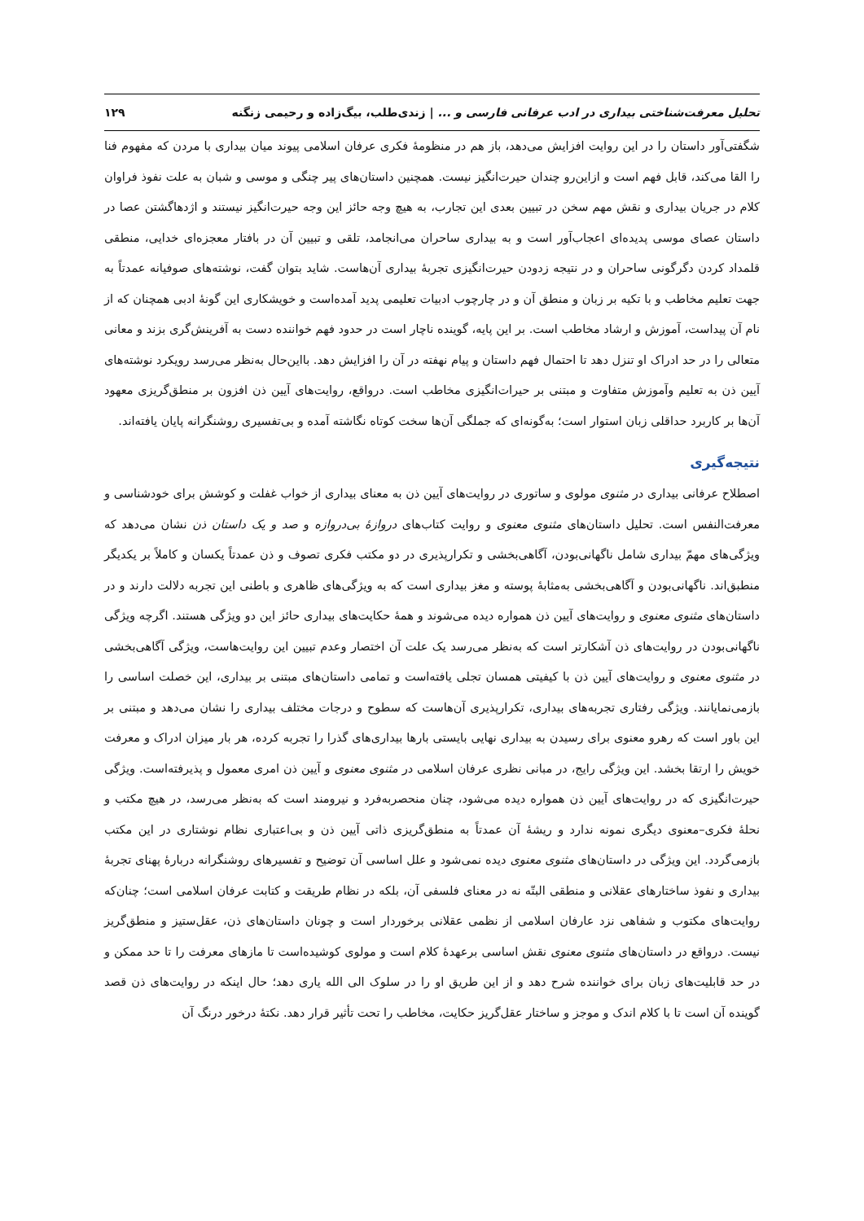تحلیل معرفت‌شناختی بیداری در ادب عرفانی فارسی و ... | زندی‌طلب، بیگ‌زاده و رحیمی زنگنه ۱۲۹
شگفتی‌آور داستان را در این روایت افزایش می‌دهد، باز هم در منظومهٔ فکری عرفان اسلامی پیوند میان بیداری با مردن که مفهوم فنا را القا می‌کند، قابل فهم است و ازاین‌رو چندان حیرت‌انگیز نیست. همچنین داستان‌های پیر چنگی و موسی و شبان به علت نفوذ فراوان کلام در جریان بیداری و نقش مهم سخن در تبیین بعدی این تجارب، به هیچ وجه حائز این وجه حیرت‌انگیز نیستند و اژدهاگشتن عصا در داستان عصای موسی پدیده‌ای اعجاب‌آور است و به بیداری ساحران می‌انجامد، تلقی و تبیین آن در بافتار معجزه‌ای خدایی، منطقی قلمداد کردن دگرگونی ساحران و در نتیجه زدودن حیرت‌انگیزی تجربهٔ بیداری آن‌هاست. شاید بتوان گفت، نوشته‌های صوفیانه عمدتاً به جهت تعلیم مخاطب و با تکیه بر زبان و منطق آن و در چارچوب ادبیات تعلیمی پدید آمده‌است و خویشکاری این گونهٔ ادبی همچنان که از نام آن پیداست، آموزش و ارشاد مخاطب است. بر این پایه، گوینده ناچار است در حدود فهم خواننده دست به آفرینش‌گری بزند و معانی متعالی را در حد ادراک او تنزل دهد تا احتمال فهم داستان و پیام نهفته در آن را افزایش دهد. بااین‌حال به‌نظر می‌رسد رویکرد نوشته‌های آیین ذن به تعلیم وآموزش متفاوت و مبتنی بر حیرات‌انگیزی مخاطب است. درواقع، روایت‌های آیین ذن افزون بر منطق‌گریزی معهود آن‌ها بر کاربرد حداقلی زبان استوار است؛ به‌گونه‌ای که جملگی آن‌ها سخت کوتاه نگاشته آمده و بی‌تفسیری روشنگرانه پایان یافته‌اند.
نتیجه‌گیری
اصطلاح عرفانی بیداری در مثنوی مولوی و ساتوری در روایت‌های آیین ذن به معنای بیداری از خواب غفلت و کوشش برای خودشناسی و معرفت‌النفس است. تحلیل داستان‌های مثنوی معنوی و روایت کتاب‌های دروازهٔ بی‌دروازه و صد و یک داستان ذن نشان می‌دهد که ویژگی‌های مهمّ بیداری شامل ناگهانی‌بودن، آگاهی‌بخشی و تکرارپذیری در دو مکتب فکری تصوف و ذن عمدتاً یکسان و کاملاً بر یکدیگر منطبق‌اند. ناگهانی‌بودن و آگاهی‌بخشی به‌مثابهٔ پوسته و مغز بیداری است که به ویژگی‌های ظاهری و باطنی این تجربه دلالت دارند و در داستان‌های مثنوی معنوی و روایت‌های آیین ذن همواره دیده می‌شوند و همهٔ حکایت‌های بیداری حائز این دو ویژگی هستند. اگرچه ویژگی ناگهانی‌بودن در روایت‌های ذن آشکارتر است که به‌نظر می‌رسد یک علت آن اختصار وعدم تبیین این روایت‌هاست، ویژگی آگاهی‌بخشی در مثنوی معنوی و روایت‌های آیین ذن با کیفیتی همسان تجلی یافته‌است و تمامی داستان‌های مبتنی بر بیداری، این خصلت اساسی را بازمی‌نمایانند. ویژگی رفتاری تجربه‌های بیداری، تکرارپذیری آن‌هاست که سطوح و درجات مختلف بیداری را نشان می‌دهد و مبتنی بر این باور است که رهرو معنوی برای رسیدن به بیداری نهایی بایستی بارها بیداری‌های گذرا را تجربه کرده، هر بار میزان ادراک و معرفت خویش را ارتقا بخشد. این ویژگی رایج، در مبانی نظری عرفان اسلامی در مثنوی معنوی و آیین ذن امری معمول و پذیرفته‌است. ویژگی حیرت‌انگیزی که در روایت‌های آیین ذن همواره دیده می‌شود، چنان منحصربه‌فرد و نیرومند است که به‌نظر می‌رسد، در هیچ مکتب و نحلهٔ فکری–معنوی دیگری نمونه ندارد و ریشهٔ آن عمدتاً به منطق‌گریزی ذاتی آیین ذن و بی‌اعتباری نظام نوشتاری در این مکتب بازمی‌گردد. این ویژگی در داستان‌های مثنوی معنوی دیده نمی‌شود و علل اساسی آن توضیح و تفسیرهای روشنگرانه دربارهٔ پهنای تجربهٔ بیداری و نفوذ ساختارهای عقلانی و منطقی البتّه نه در معنای فلسفی آن، بلکه در نظام طریقت و کتابت عرفان اسلامی است؛ چنان‌که روایت‌های مکتوب و شفاهی نزد عارفان اسلامی از نظمی عقلانی برخوردار است و چونان داستان‌های ذن، عقل‌ستیز و منطق‌گریز نیست. درواقع در داستان‌های مثنوی معنوی نقش اساسی برعهدهٔ کلام است و مولوی کوشیده‌است تا مازهای معرفت را تا حد ممکن و در حد قابلیت‌های زبان برای خواننده شرح دهد و از این طریق او را در سلوک الی الله یاری دهد؛ حال اینکه در روایت‌های ذن قصد گوینده آن است تا با کلام اندک و موجز و ساختار عقل‌گریز حکایت، مخاطب را تحت تأثیر قرار دهد. نکتهٔ درخور درنگ آن